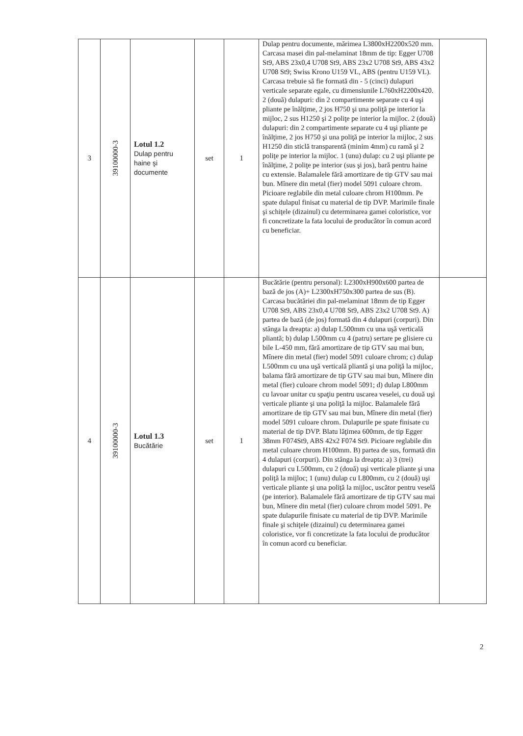| 3 | 39100000-3 | Lotul 1.2 Dulap pentru haine şi documente | set | 1 | Dulap pentru documente, mărimea L3800xH2200x520 mm. Carcasa masei din pal-melaminat 18mm de tip: Egger U708 St9, ABS 23x0,4 U708 St9, ABS 23x2 U708 St9, ABS 43x2 U708 St9; Swiss Krono U159 VL, ABS (pentru U159 VL). Carcasa trebuie să fie formată din - 5 (cinci) dulapuri verticale separate egale, cu dimensiunile L760xH2200x420. 2 (două) dulapuri: din 2 compartimente separate cu 4 uşi pliante pe înălţime, 2 jos H750 şi una poliţă pe interior la mijloc, 2 sus H1250 şi 2 poliţe pe interior la mijloc. 2 (două) dulapuri: din 2 compartimente separate cu 4 uşi pliante pe înălţime, 2 jos H750 şi una poliţă pe interior la mijloc, 2 sus H1250 din sticlă transparentă (minim 4mm) cu ramă şi 2 poliţe pe interior la mijloc. 1 (unu) dulap: cu 2 uşi pliante pe înălţime, 2 poliţe pe interior (sus şi jos), bară pentru haine cu extensie. Balamalele fără amortizare de tip GTV sau mai bun. Mînere din metal (fier) model 5091 culoare chrom. Picioare reglabile din metal culoare chrom H100mm. Pe spate dulapul finisat cu material de tip DVP. Marimile finale şi schiţele (dizainul) cu determinarea gamei coloristice, vor fi concretizate la fata locului de producător în comun acord cu beneficiar. | |
| 4 | 39100000-3 | Lotul 1.3 Bucătărie | set | 1 | Bucătărie (pentru personal): L2300xH900x600 partea de bază de jos (A)+ L2300xH750x300 partea de sus (B). Carcasa bucătăriei din pal-melaminat 18mm de tip Egger U708 St9, ABS 23x0,4 U708 St9, ABS 23x2 U708 St9. A) partea de bază (de jos) formată din 4 dulapuri (corpuri). Din stânga la dreapta: a) dulap L500mm cu una uşă verticală pliantă; b) dulap L500mm cu 4 (patru) sertare pe glisiere cu bile L-450 mm, fără amortizare de tip GTV sau mai bun, Mînere din metal (fier) model 5091 culoare chrom; c) dulap L500mm cu una uşă verticală pliantă şi una poliţă la mijloc, balama fără amortizare de tip GTV sau mai bun, Mînere din metal (fier) culoare chrom model 5091; d) dulap L800mm cu lavoar unitar cu spaţiu pentru uscarea veselei, cu două uşi verticale pliante şi una poliţă la mijloc. Balamalele fără amortizare de tip GTV sau mai bun, Mînere din metal (fier) model 5091 culoare chrom. Dulapurile pe spate finisate cu material de tip DVP. Blatu lăţimea 600mm, de tip Egger 38mm F074St9, ABS 42x2 F074 St9. Picioare reglabile din metal culoare chrom H100mm. B) partea de sus, formată din 4 dulapuri (corpuri). Din stânga la dreapta: a) 3 (trei) dulapuri cu L500mm, cu 2 (două) uşi verticale pliante şi una poliţă la mijloc; 1 (unu) dulap cu L800mm, cu 2 (două) uşi verticale pliante şi una poliţă la mijloc, uscător pentru veselă (pe interior). Balamalele fără amortizare de tip GTV sau mai bun, Mînere din metal (fier) culoare chrom model 5091. Pe spate dulapurile finisate cu material de tip DVP. Marimile finale şi schiţele (dizainul) cu determinarea gamei coloristice, vor fi concretizate la fata locului de producător în comun acord cu beneficiar. | |
2